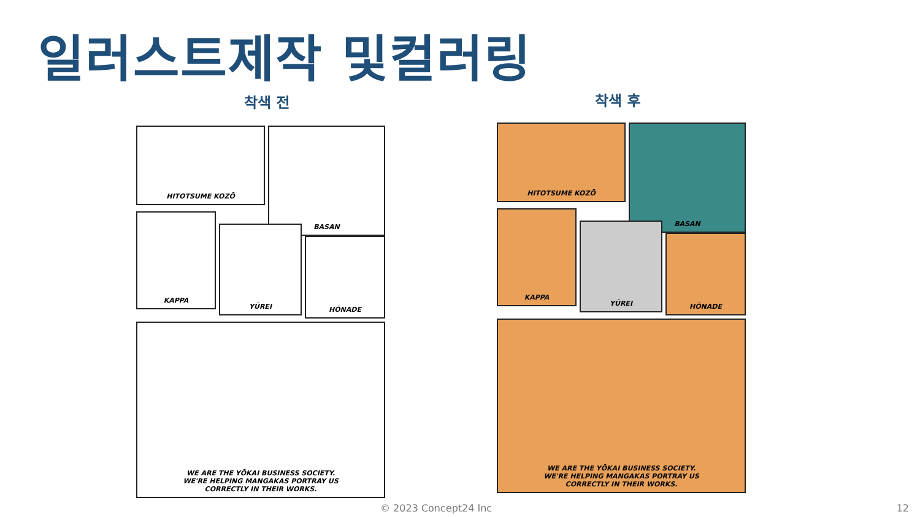일러스트제작 및컬러링
착색 전 착색 후
HITOTSUME KOZŌ BASAN
KAPPA
YŪREI
HŌNADE
WE ARE THE YŌKAI BUSINESS SOCIETY.
WE'RE HELPING MANGAKAS PORTRAY US
CORRECTLY IN THEIR WORKS.
HITOTSUME KOZŌ BASAN
KAPPA
YŪREI
HŌNADE
WE ARE THE YŌKAI BUSINESS SOCIETY.
WE'RE HELPING MANGAKAS PORTRAY US
CORRECTLY IN THEIR WORKS.
© 2023 Concept24 Inc 12